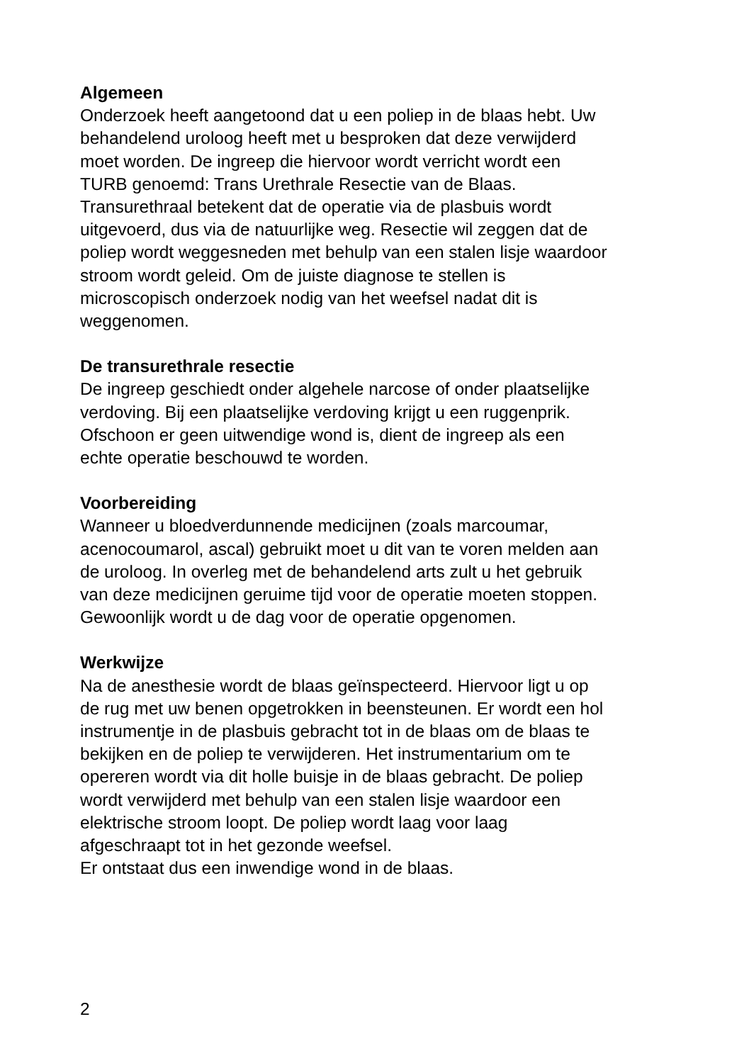Algemeen
Onderzoek heeft aangetoond dat u een poliep in de blaas hebt. Uw
behandelend uroloog heeft met u besproken dat deze verwijderd
moet worden. De ingreep die hiervoor wordt verricht wordt een
TURB genoemd: Trans Urethrale Resectie van de Blaas.
Transurethraal betekent dat de operatie via de plasbuis wordt
uitgevoerd, dus via de natuurlijke weg. Resectie wil zeggen dat de
poliep wordt weggesneden met behulp van een stalen lisje waardoor
stroom wordt geleid. Om de juiste diagnose te stellen is
microscopisch onderzoek nodig van het weefsel nadat dit is
weggenomen.
De transurethrale resectie
De ingreep geschiedt onder algehele narcose of onder plaatselijke
verdoving. Bij een plaatselijke verdoving krijgt u een ruggenprik.
Ofschoon er geen uitwendige wond is, dient de ingreep als een
echte operatie beschouwd te worden.
Voorbereiding
Wanneer u bloedverdunnende medicijnen (zoals marcoumar,
acenocoumarol, ascal) gebruikt moet u dit van te voren melden aan
de uroloog. In overleg met de behandelend arts zult u het gebruik
van deze medicijnen geruime tijd voor de operatie moeten stoppen.
Gewoonlijk wordt u de dag voor de operatie opgenomen.
Werkwijze
Na de anesthesie wordt de blaas geïnspecteerd. Hiervoor ligt u op
de rug met uw benen opgetrokken in beensteunen. Er wordt een hol
instrumentje in de plasbuis gebracht tot in de blaas om de blaas te
bekijken en de poliep te verwijderen. Het instrumentarium om te
opereren wordt via dit holle buisje in de blaas gebracht. De poliep
wordt verwijderd met behulp van een stalen lisje waardoor een
elektrische stroom loopt. De poliep wordt laag voor laag
afgeschraapt tot in het gezonde weefsel.
Er ontstaat dus een inwendige wond in de blaas.
2